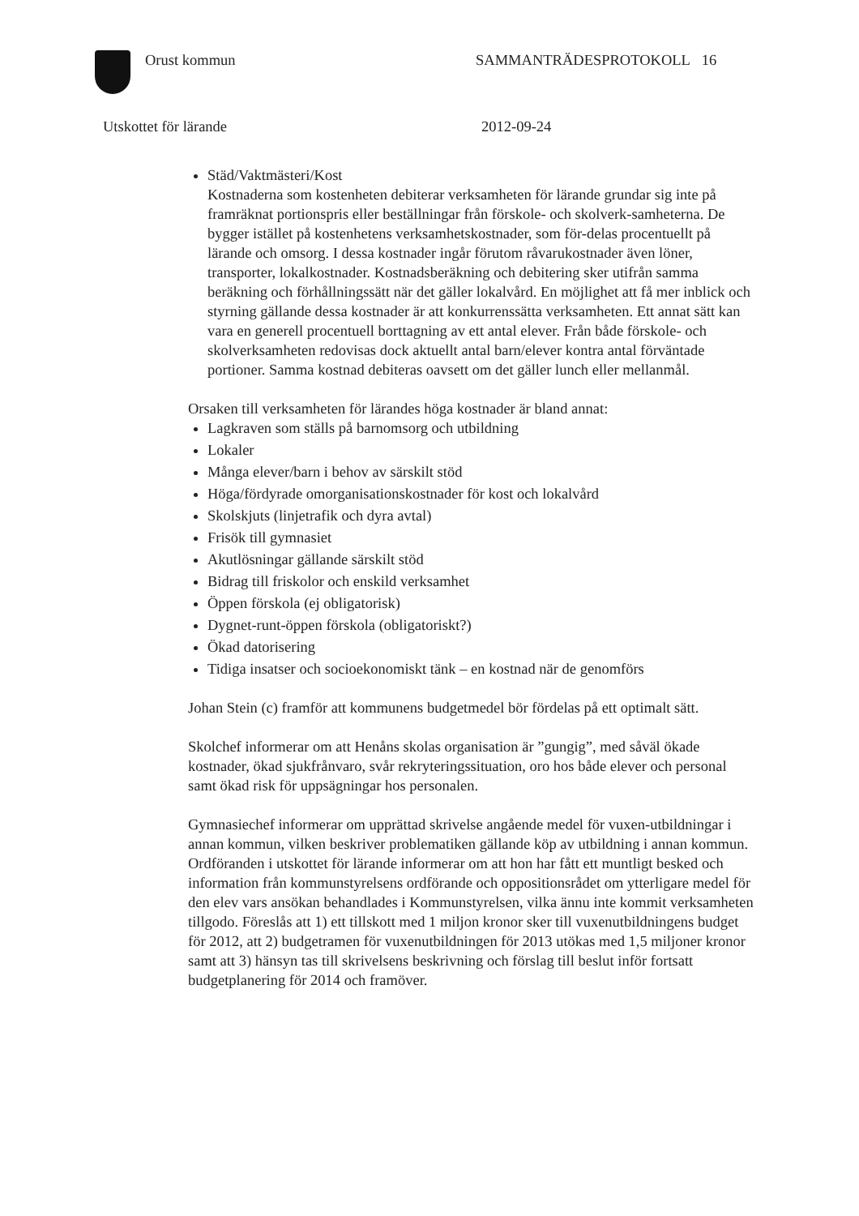Orust kommun SAMMANTRÄDESPROTOKOLL 16
Utskottet för lärande 2012-09-24
Städ/Vaktmästeri/Kost
Kostnaderna som kostenheten debiterar verksamheten för lärande grundar sig inte på framräknat portionspris eller beställningar från förskole- och skolverk-samheterna. De bygger istället på kostenhetens verksamhetskostnader, som för-delas procentuellt på lärande och omsorg. I dessa kostnader ingår förutom råvarukostnader även löner, transporter, lokalkostnader. Kostnadsberäkning och debitering sker utifrån samma beräkning och förhållningssätt när det gäller lokalvård. En möjlighet att få mer inblick och styrning gällande dessa kostnader är att konkurrenssätta verksamheten. Ett annat sätt kan vara en generell procentuell borttagning av ett antal elever. Från både förskole- och skolverksamheten redovisas dock aktuellt antal barn/elever kontra antal förväntade portioner. Samma kostnad debiteras oavsett om det gäller lunch eller mellanmål.
Orsaken till verksamheten för lärandes höga kostnader är bland annat:
Lagkraven som ställs på barnomsorg och utbildning
Lokaler
Många elever/barn i behov av särskilt stöd
Höga/fördyrade omorganisationskostnader för kost och lokalvård
Skolskjuts (linjetrafik och dyra avtal)
Frisök till gymnasiet
Akutlösningar gällande särskilt stöd
Bidrag till friskolor och enskild verksamhet
Öppen förskola (ej obligatorisk)
Dygnet-runt-öppen förskola (obligatoriskt?)
Ökad datorisering
Tidiga insatser och socioekonomiskt tänk – en kostnad när de genomförs
Johan Stein (c) framför att kommunens budgetmedel bör fördelas på ett optimalt sätt.
Skolchef informerar om att Henåns skolas organisation är ”gungig”, med såväl ökade kostnader, ökad sjukfrånvaro, svår rekryteringssituation, oro hos både elever och personal samt ökad risk för uppsägningar hos personalen.
Gymnasiechef informerar om upprättad skrivelse angående medel för vuxen-utbildningar i annan kommun, vilken beskriver problematiken gällande köp av utbildning i annan kommun. Ordföranden i utskottet för lärande informerar om att hon har fått ett muntligt besked och information från kommunstyrelsens ordförande och oppositionsrådet om ytterligare medel för den elev vars ansökan behandlades i Kommunstyrelsen, vilka ännu inte kommit verksamheten tillgodo. Föreslås att 1) ett tillskott med 1 miljon kronor sker till vuxenutbildningens budget för 2012, att 2) budgetramen för vuxenutbildningen för 2013 utökas med 1,5 miljoner kronor samt att 3) hänsyn tas till skrivelsens beskrivning och förslag till beslut inför fortsatt budgetplanering för 2014 och framöver.